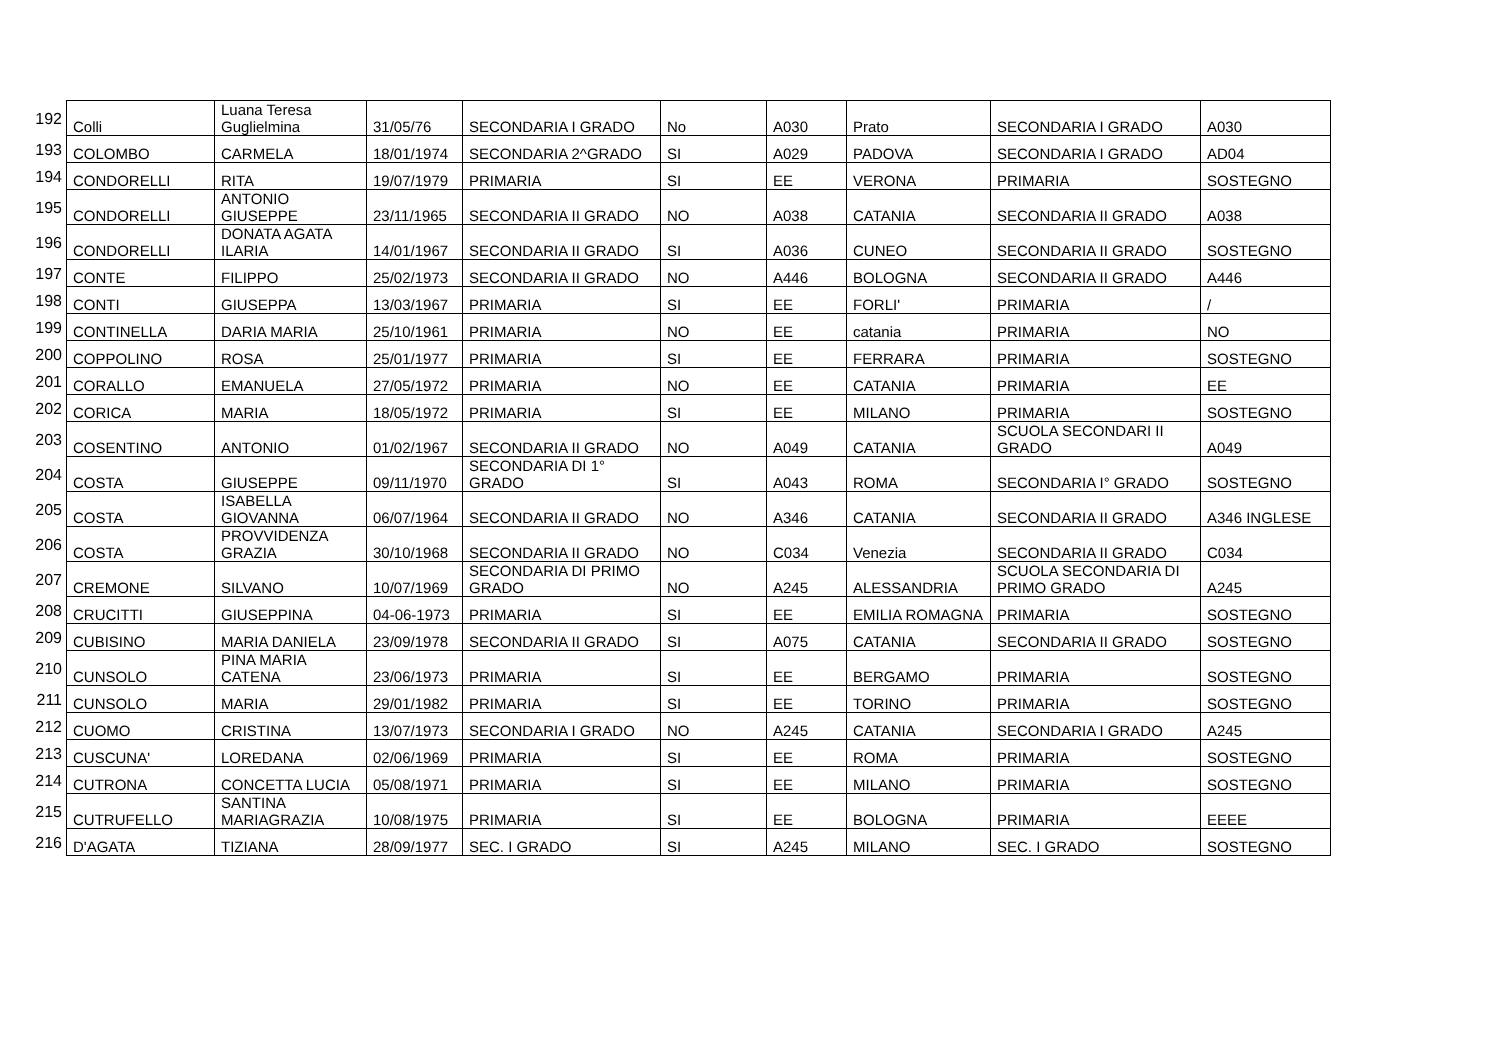| 192 | Colli | Luana Teresa Guglielmina | 31/05/76 | SECONDARIA I GRADO | No | A030 | Prato | SECONDARIA I GRADO | A030 |
| 193 | COLOMBO | CARMELA | 18/01/1974 | SECONDARIA 2^GRADO | SI | A029 | PADOVA | SECONDARIA I GRADO | AD04 |
| 194 | CONDORELLI | RITA | 19/07/1979 | PRIMARIA | SI | EE | VERONA | PRIMARIA | SOSTEGNO |
| 195 | CONDORELLI | ANTONIO GIUSEPPE | 23/11/1965 | SECONDARIA II GRADO | NO | A038 | CATANIA | SECONDARIA II GRADO | A038 |
| 196 | CONDORELLI | DONATA AGATA ILARIA | 14/01/1967 | SECONDARIA II GRADO | SI | A036 | CUNEO | SECONDARIA II GRADO | SOSTEGNO |
| 197 | CONTE | FILIPPO | 25/02/1973 | SECONDARIA II GRADO | NO | A446 | BOLOGNA | SECONDARIA II GRADO | A446 |
| 198 | CONTI | GIUSEPPA | 13/03/1967 | PRIMARIA | SI | EE | FORLI' | PRIMARIA | / |
| 199 | CONTINELLA | DARIA MARIA | 25/10/1961 | PRIMARIA | NO | EE | catania | PRIMARIA | NO |
| 200 | COPPOLINO | ROSA | 25/01/1977 | PRIMARIA | SI | EE | FERRARA | PRIMARIA | SOSTEGNO |
| 201 | CORALLO | EMANUELA | 27/05/1972 | PRIMARIA | NO | EE | CATANIA | PRIMARIA | EE |
| 202 | CORICA | MARIA | 18/05/1972 | PRIMARIA | SI | EE | MILANO | PRIMARIA | SOSTEGNO |
| 203 | COSENTINO | ANTONIO | 01/02/1967 | SECONDARIA II GRADO | NO | A049 | CATANIA | SCUOLA SECONDARI II GRADO | A049 |
| 204 | COSTA | GIUSEPPE | 09/11/1970 | SECONDARIA DI 1° GRADO | SI | A043 | ROMA | SECONDARIA I° GRADO | SOSTEGNO |
| 205 | COSTA | ISABELLA GIOVANNA | 06/07/1964 | SECONDARIA II GRADO | NO | A346 | CATANIA | SECONDARIA II GRADO | A346 INGLESE |
| 206 | COSTA | PROVVIDENZA GRAZIA | 30/10/1968 | SECONDARIA II GRADO | NO | C034 | Venezia | SECONDARIA II GRADO | C034 |
| 207 | CREMONE | SILVANO | 10/07/1969 | SECONDARIA DI PRIMO GRADO | NO | A245 | ALESSANDRIA | SCUOLA SECONDARIA DI PRIMO GRADO | A245 |
| 208 | CRUCITTI | GIUSEPPINA | 04-06-1973 | PRIMARIA | SI | EE | EMILIA ROMAGNA | PRIMARIA | SOSTEGNO |
| 209 | CUBISINO | MARIA DANIELA | 23/09/1978 | SECONDARIA II GRADO | SI | A075 | CATANIA | SECONDARIA II GRADO | SOSTEGNO |
| 210 | CUNSOLO | PINA MARIA CATENA | 23/06/1973 | PRIMARIA | SI | EE | BERGAMO | PRIMARIA | SOSTEGNO |
| 211 | CUNSOLO | MARIA | 29/01/1982 | PRIMARIA | SI | EE | TORINO | PRIMARIA | SOSTEGNO |
| 212 | CUOMO | CRISTINA | 13/07/1973 | SECONDARIA I GRADO | NO | A245 | CATANIA | SECONDARIA I GRADO | A245 |
| 213 | CUSCUNA' | LOREDANA | 02/06/1969 | PRIMARIA | SI | EE | ROMA | PRIMARIA | SOSTEGNO |
| 214 | CUTRONA | CONCETTA LUCIA | 05/08/1971 | PRIMARIA | SI | EE | MILANO | PRIMARIA | SOSTEGNO |
| 215 | CUTRUFELLO | SANTINA MARIAGRAZIA | 10/08/1975 | PRIMARIA | SI | EE | BOLOGNA | PRIMARIA | EEEE |
| 216 | D'AGATA | TIZIANA | 28/09/1977 | SEC. I GRADO | SI | A245 | MILANO | SEC. I GRADO | SOSTEGNO |